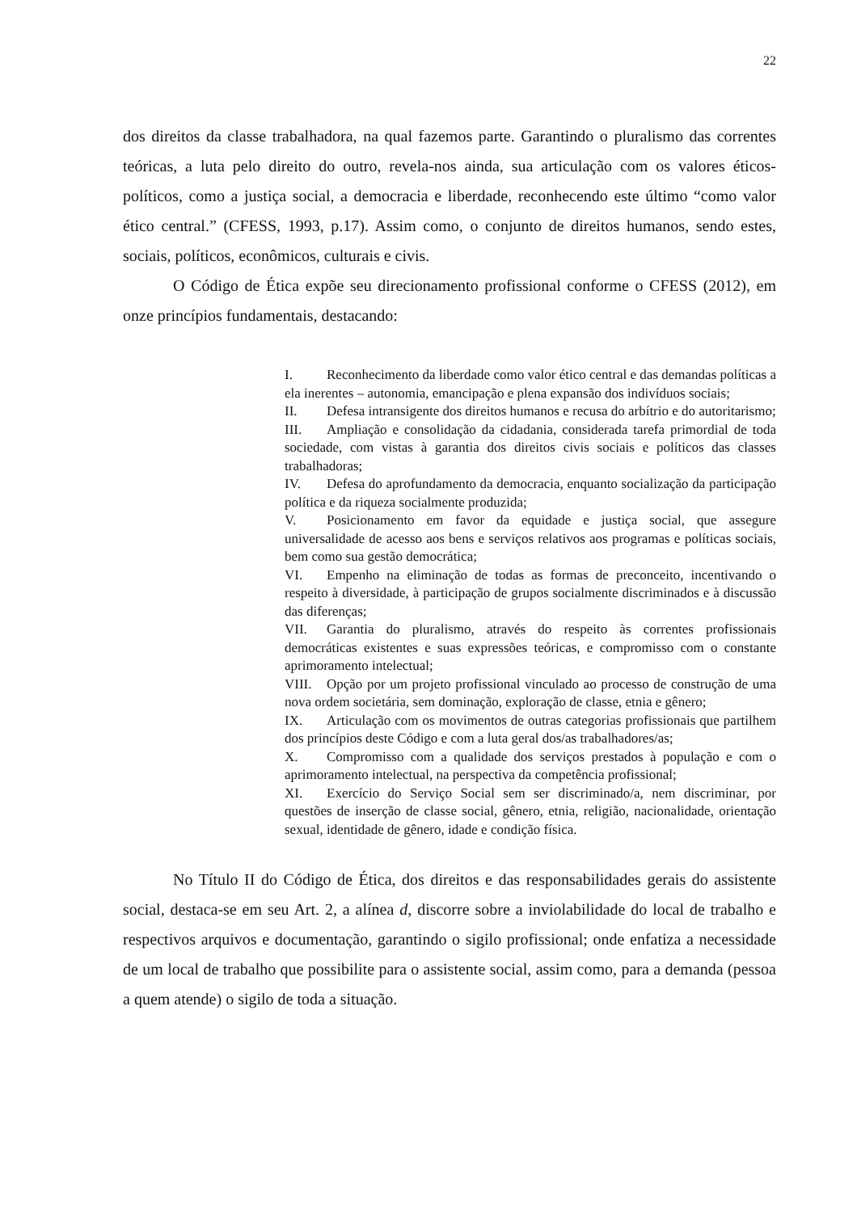22
dos direitos da classe trabalhadora, na qual fazemos parte. Garantindo o pluralismo das correntes teóricas, a luta pelo direito do outro, revela-nos ainda, sua articulação com os valores éticos-políticos, como a justiça social, a democracia e liberdade, reconhecendo este último “como valor ético central.” (CFESS, 1993, p.17). Assim como, o conjunto de direitos humanos, sendo estes, sociais, políticos, econômicos, culturais e civis.
O Código de Ética expõe seu direcionamento profissional conforme o CFESS (2012), em onze princípios fundamentais, destacando:
I. Reconhecimento da liberdade como valor ético central e das demandas políticas a ela inerentes – autonomia, emancipação e plena expansão dos indivíduos sociais;
II. Defesa intransigente dos direitos humanos e recusa do arbítrio e do autoritarismo;
III. Ampliação e consolidação da cidadania, considerada tarefa primordial de toda sociedade, com vistas à garantia dos direitos civis sociais e políticos das classes trabalhadoras;
IV. Defesa do aprofundamento da democracia, enquanto socialização da participação política e da riqueza socialmente produzida;
V. Posicionamento em favor da equidade e justiça social, que assegure universalidade de acesso aos bens e serviços relativos aos programas e políticas sociais, bem como sua gestão democrática;
VI. Empenho na eliminação de todas as formas de preconceito, incentivando o respeito à diversidade, à participação de grupos socialmente discriminados e à discussão das diferenças;
VII. Garantia do pluralismo, através do respeito às correntes profissionais democráticas existentes e suas expressões teóricas, e compromisso com o constante aprimoramento intelectual;
VIII. Opção por um projeto profissional vinculado ao processo de construção de uma nova ordem societária, sem dominação, exploração de classe, etnia e gênero;
IX. Articulação com os movimentos de outras categorias profissionais que partilhem dos princípios deste Código e com a luta geral dos/as trabalhadores/as;
X. Compromisso com a qualidade dos serviços prestados à população e com o aprimoramento intelectual, na perspectiva da competência profissional;
XI. Exercício do Serviço Social sem ser discriminado/a, nem discriminar, por questões de inserção de classe social, gênero, etnia, religião, nacionalidade, orientação sexual, identidade de gênero, idade e condição física.
No Título II do Código de Ética, dos direitos e das responsabilidades gerais do assistente social, destaca-se em seu Art. 2, a alínea d, discorre sobre a inviolabilidade do local de trabalho e respectivos arquivos e documentação, garantindo o sigilo profissional; onde enfatiza a necessidade de um local de trabalho que possibilite para o assistente social, assim como, para a demanda (pessoa a quem atende) o sigilo de toda a situação.